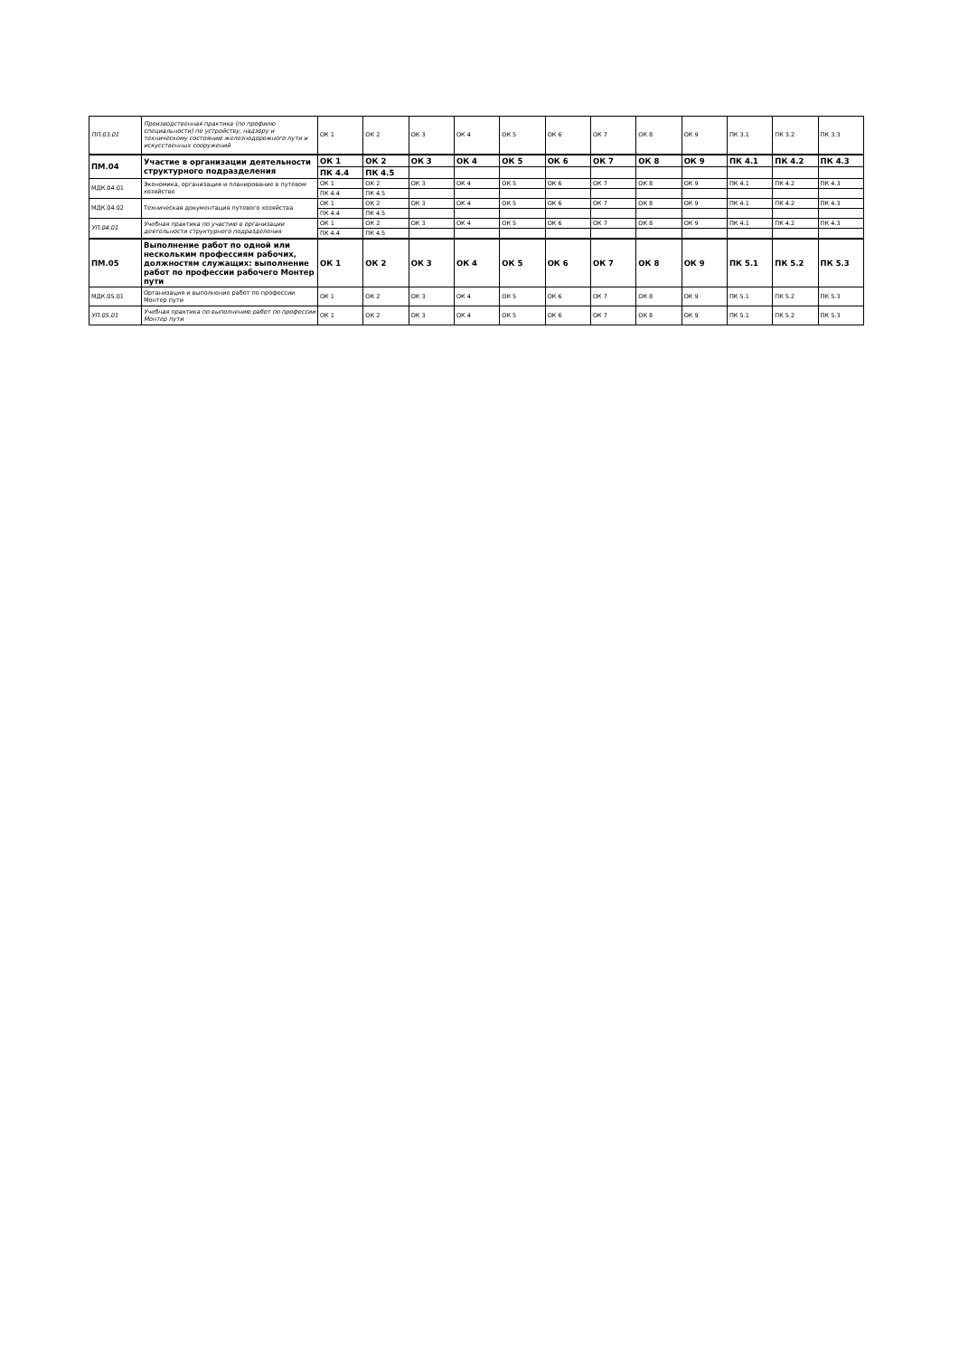| ПП.03.01 | Производственная практика (по профилю специальности) по устройству, надзору и техническому состоянию железнодорожного пути и искусственных сооружений | ОК 1 | ОК 2 | ОК 3 | ОК 4 | ОК 5 | ОК 6 | ОК 7 | ОК 8 | ОК 9 | ПК 3.1 | ПК 3.2 | ПК 3.3 |
| ПМ.04 | Участие в организации деятельности структурного подразделения | ОК 1 | ОК 2 | ОК 3 | ОК 4 | ОК 5 | ОК 6 | ОК 7 | ОК 8 | ОК 9 | ПК 4.1 | ПК 4.2 | ПК 4.3 |
| | | ПК 4.4 | ПК 4.5 | | | | | | | | | | |
| МДК.04.01 | Экономика, организация и планирование в путевом хозяйстве | ОК 1 | ОК 2 | ОК 3 | ОК 4 | ОК 5 | ОК 6 | ОК 7 | ОК 8 | ОК 9 | ПК 4.1 | ПК 4.2 | ПК 4.3 |
| | | ПК 4.4 | ПК 4.5 | | | | | | | | | | |
| МДК.04.02 | Техническая документация путевого хозяйства | ОК 1 | ОК 2 | ОК 3 | ОК 4 | ОК 5 | ОК 6 | ОК 7 | ОК 8 | ОК 9 | ПК 4.1 | ПК 4.2 | ПК 4.3 |
| | | ПК 4.4 | ПК 4.5 | | | | | | | | | | |
| УП.04.01 | Учебная практика по участию в организации деятельности структурного подразделения | ОК 1 | ОК 2 | ОК 3 | ОК 4 | ОК 5 | ОК 6 | ОК 7 | ОК 8 | ОК 9 | ПК 4.1 | ПК 4.2 | ПК 4.3 |
| | | ПК 4.4 | ПК 4.5 | | | | | | | | | | |
| ПМ.05 | Выполнение работ по одной или нескольким профессиям рабочих, должностям служащих: выполнение работ по профессии рабочего Монтер пути | ОК 1 | ОК 2 | ОК 3 | ОК 4 | ОК 5 | ОК 6 | ОК 7 | ОК 8 | ОК 9 | ПК 5.1 | ПК 5.2 | ПК 5.3 |
| МДК.05.01 | Организация и выполнение работ по профессии Монтер пути | ОК 1 | ОК 2 | ОК 3 | ОК 4 | ОК 5 | ОК 6 | ОК 7 | ОК 8 | ОК 9 | ПК 5.1 | ПК 5.2 | ПК 5.3 |
| УП.05.01 | Учебная практика по выполнению работ по профессии Монтер пути | ОК 1 | ОК 2 | ОК 3 | ОК 4 | ОК 5 | ОК 6 | ОК 7 | ОК 8 | ОК 9 | ПК 5.1 | ПК 5.2 | ПК 5.3 |